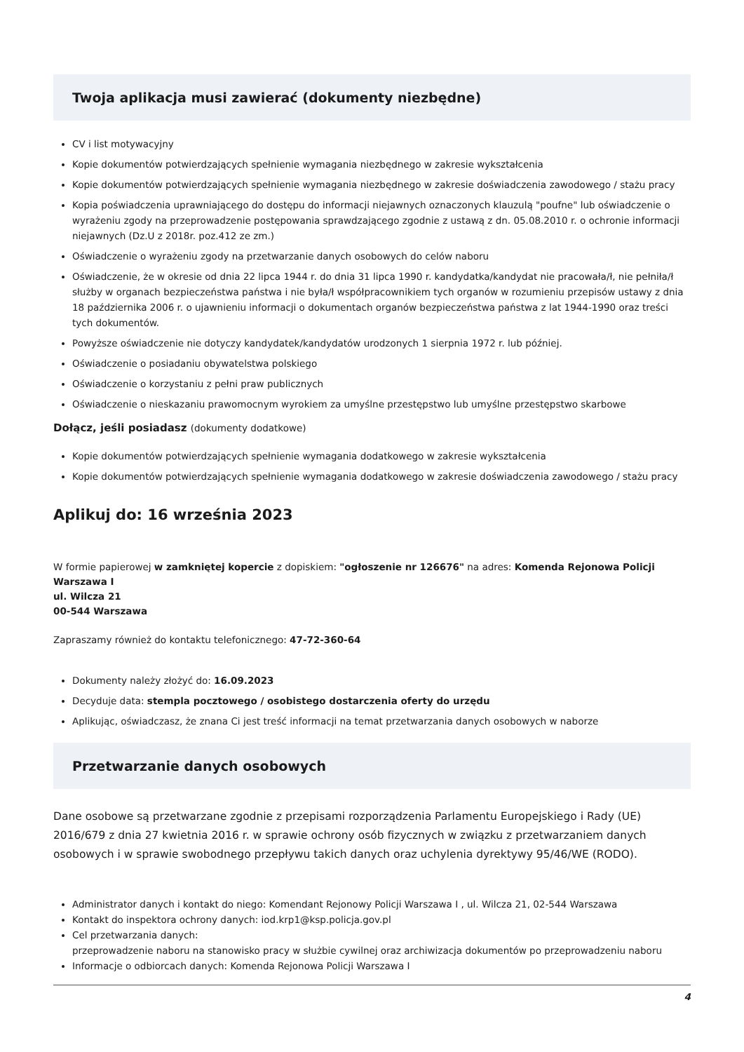Twoja aplikacja musi zawierać (dokumenty niezbędne)
CV i list motywacyjny
Kopie dokumentów potwierdzających spełnienie wymagania niezbędnego w zakresie wykształcenia
Kopie dokumentów potwierdzających spełnienie wymagania niezbędnego w zakresie doświadczenia zawodowego / stażu pracy
Kopia poświadczenia uprawniającego do dostępu do informacji niejawnych oznaczonych klauzulą "poufne" lub oświadczenie o wyrażeniu zgody na przeprowadzenie postępowania sprawdzającego zgodnie z ustawą z dn. 05.08.2010 r. o ochronie informacji niejawnych (Dz.U z 2018r. poz.412 ze zm.)
Oświadczenie o wyrażeniu zgody na przetwarzanie danych osobowych do celów naboru
Oświadczenie, że w okresie od dnia 22 lipca 1944 r. do dnia 31 lipca 1990 r. kandydatka/kandydat nie pracowała/ł, nie pełniła/ł służby w organach bezpieczeństwa państwa i nie była/ł współpracownikiem tych organów w rozumieniu przepisów ustawy z dnia 18 października 2006 r. o ujawnieniu informacji o dokumentach organów bezpieczeństwa państwa z lat 1944-1990 oraz treści tych dokumentów.
Powyższe oświadczenie nie dotyczy kandydatek/kandydatów urodzonych 1 sierpnia 1972 r. lub później.
Oświadczenie o posiadaniu obywatelstwa polskiego
Oświadczenie o korzystaniu z pełni praw publicznych
Oświadczenie o nieskazaniu prawomocnym wyrokiem za umyślne przestępstwo lub umyślne przestępstwo skarbowe
Dołącz, jeśli posiadasz (dokumenty dodatkowe)
Kopie dokumentów potwierdzających spełnienie wymagania dodatkowego w zakresie wykształcenia
Kopie dokumentów potwierdzających spełnienie wymagania dodatkowego w zakresie doświadczenia zawodowego / stażu pracy
Aplikuj do: 16 września 2023
W formie papierowej w zamkniętej kopercie z dopiskiem: "ogłoszenie nr 126676" na adres: Komenda Rejonowa Policji Warszawa I
ul. Wilcza 21
00-544 Warszawa
Zapraszamy również do kontaktu telefonicznego: 47-72-360-64
Dokumenty należy złożyć do: 16.09.2023
Decyduje data: stempla pocztowego / osobistego dostarczenia oferty do urzędu
Aplikując, oświadczasz, że znana Ci jest treść informacji na temat przetwarzania danych osobowych w naborze
Przetwarzanie danych osobowych
Dane osobowe są przetwarzane zgodnie z przepisami rozporządzenia Parlamentu Europejskiego i Rady (UE) 2016/679 z dnia 27 kwietnia 2016 r. w sprawie ochrony osób fizycznych w związku z przetwarzaniem danych osobowych i w sprawie swobodnego przepływu takich danych oraz uchylenia dyrektywy 95/46/WE (RODO).
Administrator danych i kontakt do niego: Komendant Rejonowy Policji Warszawa I , ul. Wilcza 21, 02-544 Warszawa
Kontakt do inspektora ochrony danych: iod.krp1@ksp.policja.gov.pl
Cel przetwarzania danych:
przeprowadzenie naboru na stanowisko pracy w służbie cywilnej oraz archiwizacja dokumentów po przeprowadzeniu naboru
Informacje o odbiorcach danych: Komenda Rejonowa Policji Warszawa I
4